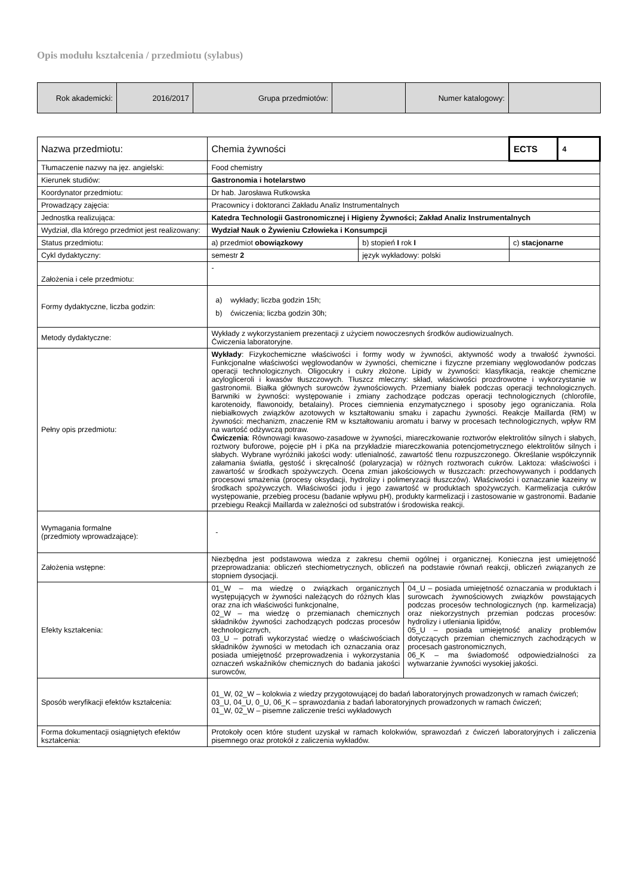Opis modułu kształcenia / przedmiotu (sylabus)
| Rok akademicki: | 2016/2017 | Grupa przedmiotów: | | Numer katalogowy: | |
| Nazwa przedmiotu: | Chemia żywności | | ECTS | 4 |
| Tłumaczenie nazwy na jęz. angielski: | Food chemistry | | | |
| Kierunek studiów: | Gastronomia i hotelarstwo | | | |
| Koordynator przedmiotu: | Dr hab. Jarosława Rutkowska | | | |
| Prowadzący zajęcia: | Pracownicy i doktoranci Zakładu Analiz Instrumentalnych | | | |
| Jednostka realizująca: | Katedra Technologii Gastronomicznej i Higieny Żywności; Zakład Analiz Instrumentalnych | | | |
| Wydział, dla którego przedmiot jest realizowany: | Wydział Nauk o Żywieniu Człowieka i Konsumpcji | | | |
| Status przedmiotu: | a) przedmiot obowiązkowy | b) stopień I rok I | c) stacjonarne | |
| Cykl dydaktyczny: | semestr 2 | język wykładowy: polski | | |
| Założenia i cele przedmiotu: | - | | | |
| Formy dydaktyczne, liczba godzin: | a) wykłady; liczba godzin 15h; b) ćwiczenia; liczba godzin 30h; | | | |
| Metody dydaktyczne: | Wykłady z wykorzystaniem prezentacji z użyciem nowoczesnych środków audiowizualnych. Ćwiczenia laboratoryjne. | | | |
| Pełny opis przedmiotu: | Wykłady : Fizykochemiczne właściwości i formy wody w żywności, aktywność wody a trwałość żywności. Funkcjonalne właściwości węglowodanów w żywności, chemiczne i fizyczne przemiany węglowodanów podczas operacji technologicznych. Oligocukry i cukry złożone. Lipidy w żywności: klasyfikacja, reakcje chemiczne acylogliceroli i kwasów tłuszczowych. Tłuszcz mleczny: skład, właściwości prozdrowotne i wykorzystanie w gastronomii. Białka głównych surowców żywnościowych. Przemiany białek podczas operacji technologicznych. Barwniki w żywności: występowanie i zmiany zachodzące podczas operacji technologicznych (chlorofile, karotenoidy, flawonoidy, betalainy). Proces ciemnienia enzymatycznego i sposoby jego ograniczania. Rola niebiałkowych związków azotowych w kształtowaniu smaku i zapachu żywności. Reakcje Maillarda (RM) w żywności: mechanizm, znaczenie RM w kształtowaniu aromatu i barwy w procesach technologicznych, wpływ RM na wartość odżywczą potraw. Ćwiczenia : Równowagi kwasowo-zasadowe w żywności, miareczkowanie roztworów elektrolitów silnych i słabych, roztwory buforowe, pojęcie pH i pKa na przykładzie miareczkowania potencjometrycznego elektrolitów silnych i słabych. Wybrane wyróżniki jakości wody: utlenialność, zawartość tlenu rozpuszczonego. Określanie współczynnik załamania światła, gęstość i skręcalność (polaryzacja) w różnych roztworach cukrów. Laktoza: właściwości i zawartość w środkach spożywczych. Ocena zmian jakościowych w tłuszczach: przechowywanych i poddanych procesowi smażenia (procesy oksydacji, hydrolizy i polimeryzacji tłuszczów). Właściwości i oznaczanie kazeiny w środkach spożywczych. Właściwości jodu i jego zawartość w produktach spożywczych. Karmelizacja cukrów występowanie, przebieg procesu (badanie wpływu pH), produkty karmelizacji i zastosowanie w gastronomii. Badanie przebiegu Reakcji Maillarda w zależności od substratów i środowiska reakcji. | | | |
| Wymagania formalne (przedmioty wprowadzające): | - | | | |
| Założenia wstępne: | Niezbędna jest podstawowa wiedza z zakresu chemii ogólnej i organicznej. Konieczna jest umiejętność przeprowadzania: obliczeń stechiometrycznych, obliczeń na podstawie równań reakcji, obliczeń związanych ze stopniem dysocjacji. | | | |
| Efekty kształcenia: | / 01_W – ma wiedzę o związkach organicznych występujących w żywności należących do różnych klas oraz zna ich właściwości funkcjonalne, 02_W – ma wiedzę o przemianach chemicznych składników żywności zachodzących podczas procesów technologicznych, 03_U – potrafi wykorzystać wiedzę o właściwościach składników żywności w metodach ich oznaczania oraz posiada umiejętność przeprowadzenia i wykorzystania oznaczeń wskaźników chemicznych do badania jakości surowców, / 04_U – posiada umiejętność oznaczania w produktach i surowcach żywnościowych związków powstających podczas procesów technologicznych (np. karmelizacja) oraz niekorzystnych przemian podczas procesów: hydrolizy i utleniania lipidów, 05_U – posiada umiejętność analizy problemów dotyczących przemian chemicznych zachodzących w procesach gastronomicznych, 06_K – ma świadomość odpowiedzialności za wytwarzanie żywności wysokiej jakości. / | | | |
| Sposób weryfikacji efektów kształcenia: | 01_W, 02_W – kolokwia z wiedzy przygotowującej do badań laboratoryjnych prowadzonych w ramach ćwiczeń; 03_U, 04_U, 0_U, 06_K – sprawozdania z badań laboratoryjnych prowadzonych w ramach ćwiczeń; 01_W, 02_W – pisemne zaliczenie treści wykładowych | | | |
| Forma dokumentacji osiągniętych efektów kształcenia: | Protokoły ocen które student uzyskał w ramach kolokwiów, sprawozdań z ćwiczeń laboratoryjnych i zaliczenia pisemnego oraz protokół z zaliczenia wykładów. | | | |